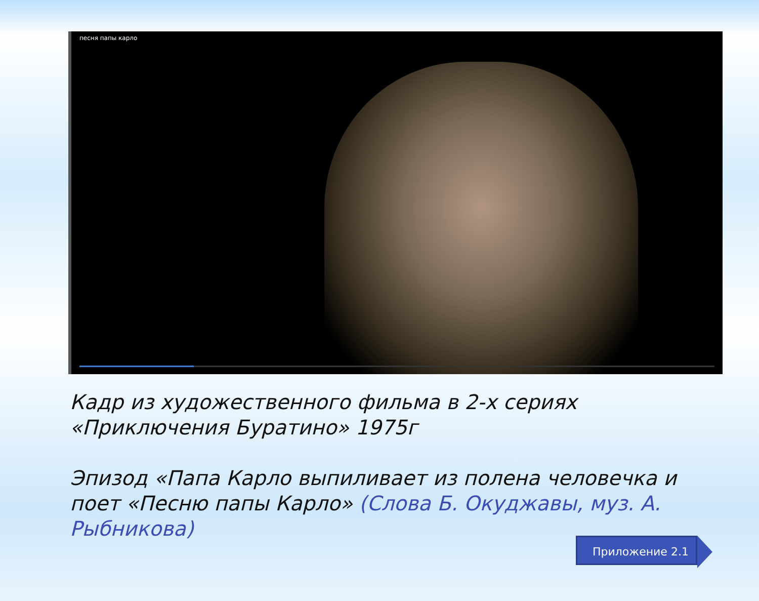песня папы карло
Кадр из художественного фильма в 2-х сериях «Приключения Буратино» 1975г
Эпизод «Папа Карло выпиливает из полена человечка и поет «Песню папы Карло» (Слова Б. Окуджавы, муз. А. Рыбникова)
Приложение 2.1